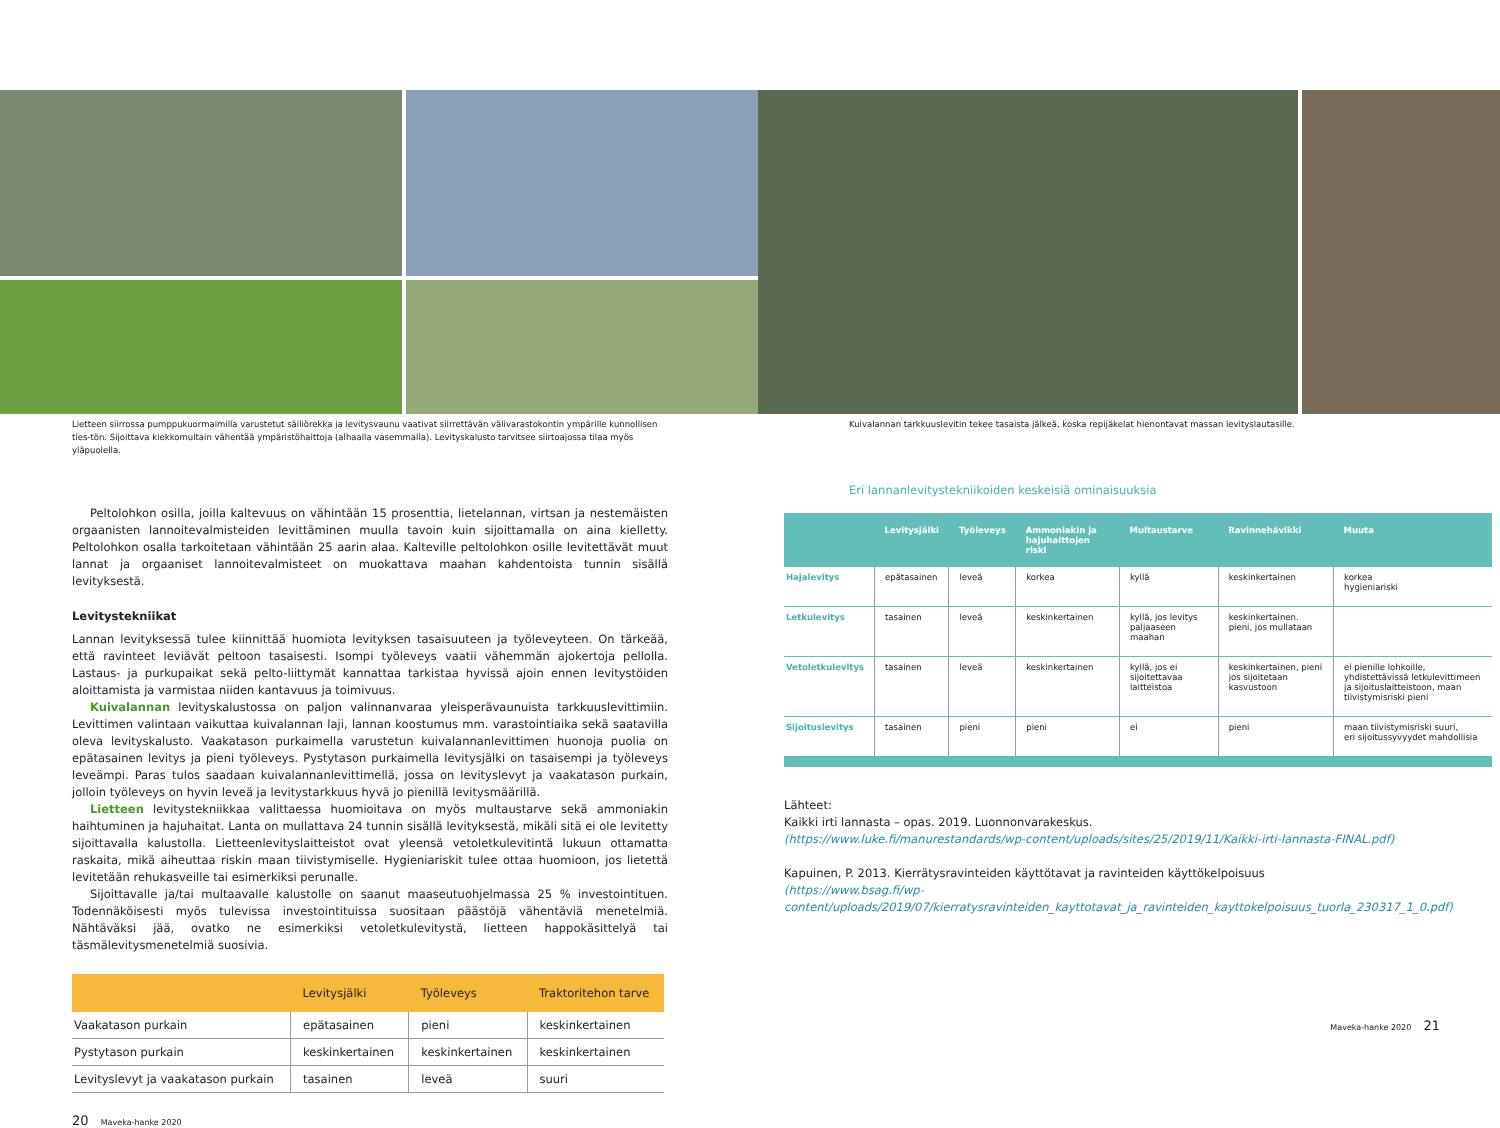Lietteen siirrossa pumppukuormaimilla varustetut säiliörekka ja levitysvaunu vaativat siirrettävän välivarastokontin ympärille kunnollisen ties-tön. Sijoittava kiekkomultain vähentää ympäristöhaittoja (alhaalla vasemmalla). Levityskalusto tarvitsee siirtoajossa tilaa myös yläpuolella.
Peltolohkon osilla, joilla kaltevuus on vähintään 15 prosenttia, lietelannan, virtsan ja nestemäisten orgaanisten lannoitevalmisteiden levittäminen muulla tavoin kuin sijoittamalla on aina kielletty. Peltolohkon osalla tarkoitetaan vähintään 25 aarin alaa. Kalteville peltolohkon osille levitettävät muut lannat ja orgaaniset lannoitevalmisteet on muokattava maahan kahdentoista tunnin sisällä levityksestä.
Levitystekniikat
Lannan levityksessä tulee kiinnittää huomiota levityksen tasaisuuteen ja työleveyteen. On tärkeää, että ravinteet leviävät peltoon tasaisesti. Isompi työleveys vaatii vähemmän ajokertoja pellolla. Lastaus- ja purkupaikat sekä pelto-liittymät kannattaa tarkistaa hyvissä ajoin ennen levitystöiden aloittamista ja varmistaa niiden kantavuus ja toimivuus.
Kuivalannan levityskalustossa on paljon valinnanvaraa yleisperävaunuista tarkkuuslevittimiin. Levittimen valintaan vaikuttaa kuivalannan laji, lannan koostumus mm. varastointiaika sekä saatavilla oleva levityskalusto. Vaakatason purkaimella varustetun kuivalannanlevittimen huonoja puolia on epätasainen levitys ja pieni työleveys. Pystytason purkaimella levitysjälki on tasaisempi ja työleveys leveämpi. Paras tulos saadaan kuivalannanlevittimellä, jossa on levityslevyt ja vaakatason purkain, jolloin työleveys on hyvin leveä ja levitystarkkuus hyvä jo pienillä levitysmäärillä.
Lietteen levitystekniikkaa valittaessa huomioitava on myös multaustarve sekä ammoniakin haihtuminen ja hajuhaitat. Lanta on mullattava 24 tunnin sisällä levityksestä, mikäli sitä ei ole levitetty sijoittavalla kalustolla. Lietteenlevityslaitteistot ovat yleensä vetoletkulevitintä lukuun ottamatta raskaita, mikä aiheuttaa riskin maan tiivistymiselle. Hygieniariskit tulee ottaa huomioon, jos lietettä levitetään rehukasveille tai esimerkiksi perunalle.
Sijoittavalle ja/tai multaavalle kalustolle on saanut maaseutuohjelmassa 25 % investointituen. Todennäköisesti myös tulevissa investointituissa suositaan päästöjä vähentäviä menetelmiä. Nähtäväksi jää, ovatko ne esimerkiksi vetoletkulevitystä, lietteen happokäsittelyä tai täsmälevitysmenetelmiä suosivia.
| | Levitysjälki | Työleveys | Traktoritehon tarve |
| --- | --- | --- | --- |
| Vaakatason purkain | epätasainen | pieni | keskinkertainen |
| Pystytason purkain | keskinkertainen | keskinkertainen | keskinkertainen |
| Levityslevyt ja vaakatason purkain | tasainen | leveä | suuri |
20 Maveka-hanke 2020
Kuivalannan tarkkuuslevitin tekee tasaista jälkeä, koska repijäkelat hienontavat massan levityslautasille.
Eri lannanlevitystekniikoiden keskeisiä ominaisuuksia
| | Levitysjälki | Työleveys | Ammoniakin ja hajuhaittojen riski | Multaustarve | Ravinnehävikki | Muuta |
| --- | --- | --- | --- | --- | --- | --- |
| Hajalevitys | epätasainen | leveä | korkea | kyllä | keskinkertainen | korkea hygieniariski |
| Letkulevitys | tasainen | leveä | keskinkertainen | kyllä, jos levitys paljaaseen maahan | keskinkertainen. pieni, jos mullataan | |
| Vetoletkulevitys | tasainen | leveä | keskinkertainen | kyllä, jos ei sijoitettavaa laitteistoa | keskinkertainen, pieni jos sijoitetaan kasvustoon | ei pienille lohkoille, yhdistettävissä letkulevittimeen ja sijoituslaitteistoon, maan tiivistymisriski pieni |
| Sijoituslevitys | tasainen | pieni | pieni | ei | pieni | maan tiivistymisriski suuri, eri sijoitussyvyydet mahdollisia |
Lähteet:
Kaikki irti lannasta – opas. 2019. Luonnonvarakeskus.
(https://www.luke.fi/manurestandards/wp-content/uploads/sites/25/2019/11/Kaikki-irti-lannasta-FINAL.pdf)
Kapuinen, P. 2013. Kierrätysravinteiden käyttötavat ja ravinteiden käyttökelpoisuus
(https://www.bsag.fi/wp-content/uploads/2019/07/kierratysravinteiden_kayttotavat_ja_ravinteiden_kayttokelpoisuus_tuorla_230317_1_0.pdf)
Maveka-hanke 2020 21